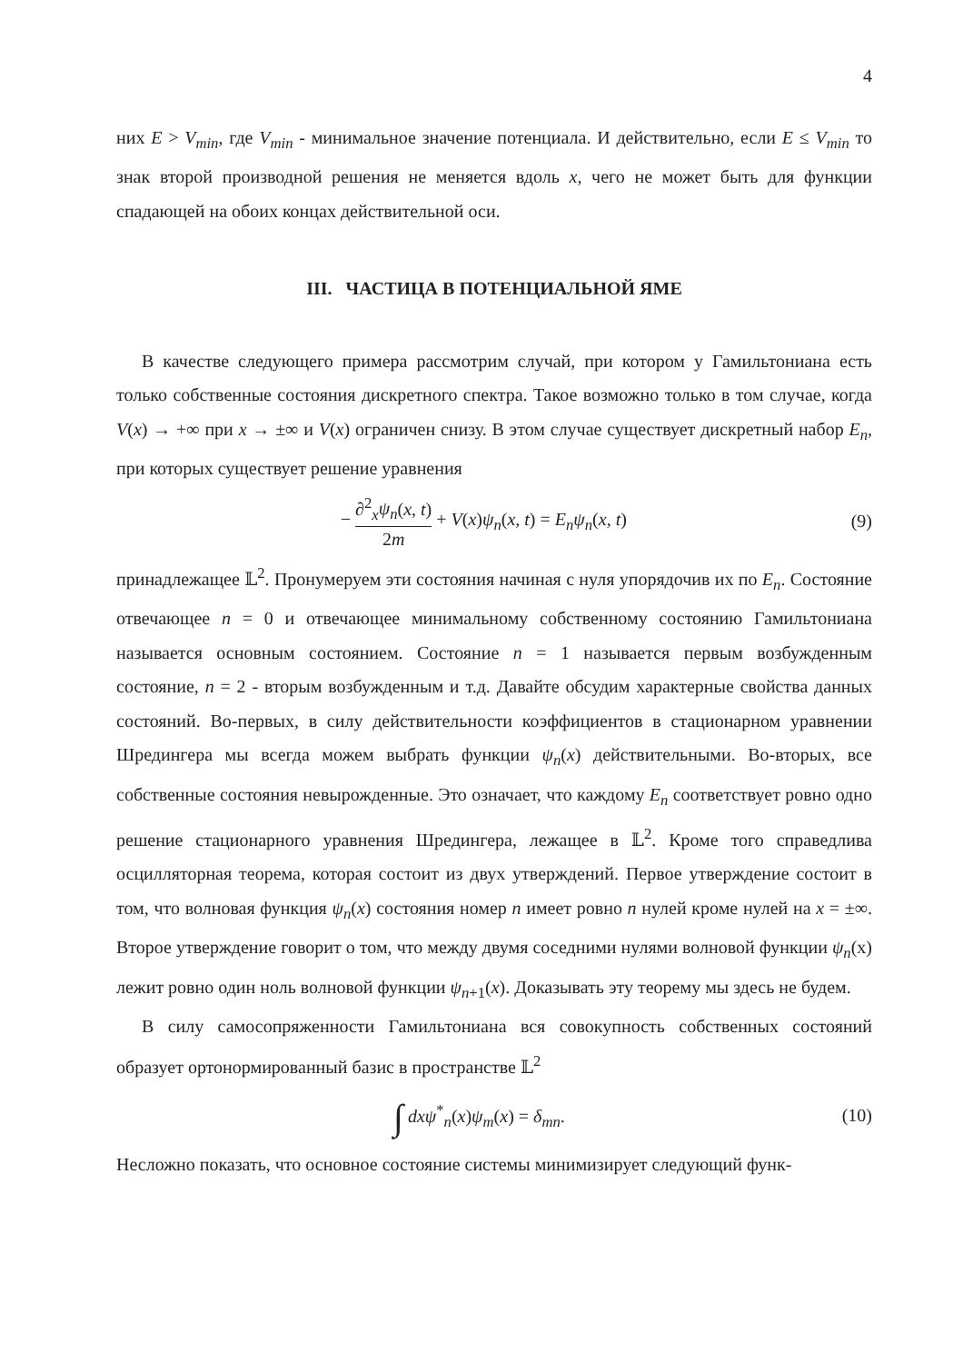4
них E > V<sub>min</sub>, где V<sub>min</sub> - минимальное значение потенциала. И действительно, если E ≤ V<sub>min</sub> то знак второй производной решения не меняется вдоль x, чего не может быть для функции спадающей на обоих концах действительной оси.
III. ЧАСТИЦА В ПОТЕНЦИАЛЬНОЙ ЯМЕ
В качестве следующего примера рассмотрим случай, при котором у Гамильтониана есть только собственные состояния дискретного спектра. Такое возможно только в том случае, когда V(x) → +∞ при x → ±∞ и V(x) ограничен снизу. В этом случае существует дискретный набор E<sub>n</sub>, при которых существует решение уравнения
− ∂<sup>2</sup><sub>x</sub>ψ<sub>n</sub>(x, t) 2m + V(x)ψ<sub>n</sub>(x, t) = E<sub>n</sub>ψ<sub>n</sub>(x, t)
(9)
принадлежащее 𝕃<sup>2</sup>. Пронумеруем эти состояния начиная с нуля упорядочив их по E<sub>n</sub>. Состояние отвечающее n = 0 и отвечающее минимальному собственному состоянию Гамильтониана называется основным состоянием. Состояние n = 1 называется первым возбужденным состояние, n = 2 - вторым возбужденным и т.д. Давайте обсудим характерные свойства данных состояний. Во-первых, в силу действительности коэффициентов в стационарном уравнении Шредингера мы всегда можем выбрать функции ψ<sub>n</sub>(x) действительными. Во-вторых, все собственные состояния невырожденные. Это означает, что каждому E<sub>n</sub> соответствует ровно одно решение стационарного уравнения Шредингера, лежащее в 𝕃<sup>2</sup>. Кроме того справедлива осцилляторная теорема, которая состоит из двух утверждений. Первое утверждение состоит в том, что волновая функция ψ<sub>n</sub>(x) состояния номер n имеет ровно n нулей кроме нулей на x = ±∞. Второе утверждение говорит о том, что между двумя соседними нулями волновой функции ψ<sub>n</sub>(x) лежит ровно один ноль волновой функции ψ<sub>n+1</sub>(x). Доказывать эту теорему мы здесь не будем.
В силу самосопряженности Гамильтониана вся совокупность собственных состояний образует ортонормированный базис в пространстве 𝕃<sup>2</sup>
∫ dxψ<sup>*</sup><sub>n</sub>(x)ψ<sub>m</sub>(x) = δ<sub>mn</sub>. (10)
Несложно показать, что основное состояние системы минимизирует следующий функ-